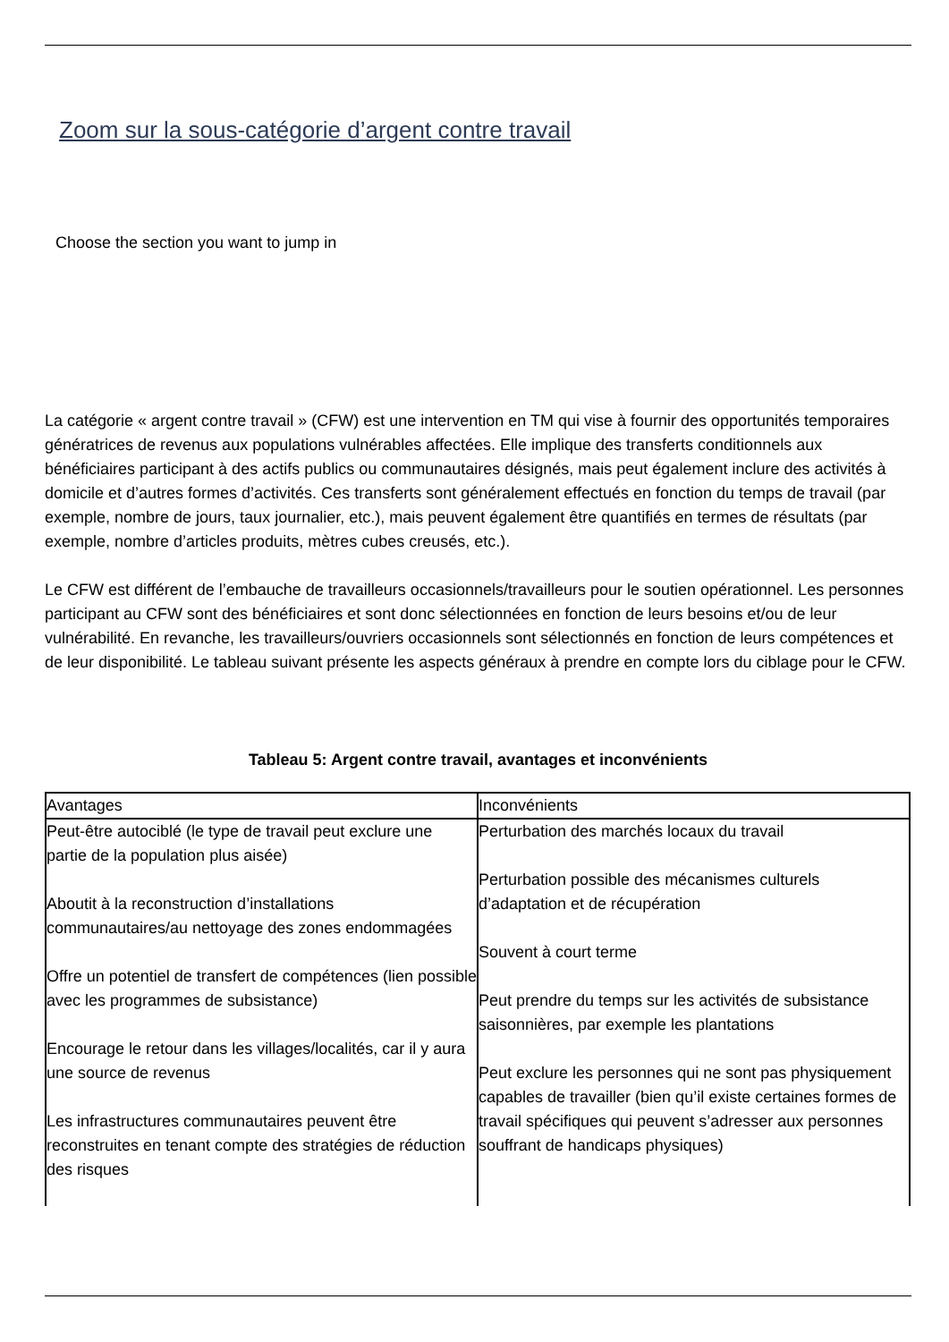Zoom sur la sous-catégorie d’argent contre travail
Choose the section you want to jump in
La catégorie « argent contre travail » (CFW) est une intervention en TM qui vise à fournir des opportunités temporaires génératrices de revenus aux populations vulnérables affectées. Elle implique des transferts conditionnels aux bénéficiaires participant à des actifs publics ou communautaires désignés, mais peut également inclure des activités à domicile et d’autres formes d’activités. Ces transferts sont généralement effectués en fonction du temps de travail (par exemple, nombre de jours, taux journalier, etc.), mais peuvent également être quantifiés en termes de résultats (par exemple, nombre d’articles produits, mètres cubes creusés, etc.).
Le CFW est différent de l’embauche de travailleurs occasionnels/travailleurs pour le soutien opérationnel. Les personnes participant au CFW sont des bénéficiaires et sont donc sélectionnées en fonction de leurs besoins et/ou de leur vulnérabilité. En revanche, les travailleurs/ouvriers occasionnels sont sélectionnés en fonction de leurs compétences et de leur disponibilité. Le tableau suivant présente les aspects généraux à prendre en compte lors du ciblage pour le CFW.
Tableau 5: Argent contre travail, avantages et inconvénients
| Avantages | Inconvénients |
| Peut-être autociblé (le type de travail peut exclure une partie de la population plus aisée) Aboutit à la reconstruction d’installations communautaires/au nettoyage des zones endommagées Offre un potentiel de transfert de compétences (lien possible avec les programmes de subsistance) Encourage le retour dans les villages/localités, car il y aura une source de revenus Les infrastructures communautaires peuvent être reconstruites en tenant compte des stratégies de réduction des risques | Perturbation des marchés locaux du travail Perturbation possible des mécanismes culturels d’adaptation et de récupération Souvent à court terme Peut prendre du temps sur les activités de subsistance saisonnières, par exemple les plantations Peut exclure les personnes qui ne sont pas physiquement capables de travailler (bien qu’il existe certaines formes de travail spécifiques qui peuvent s’adresser aux personnes souffrant de handicaps physiques) |